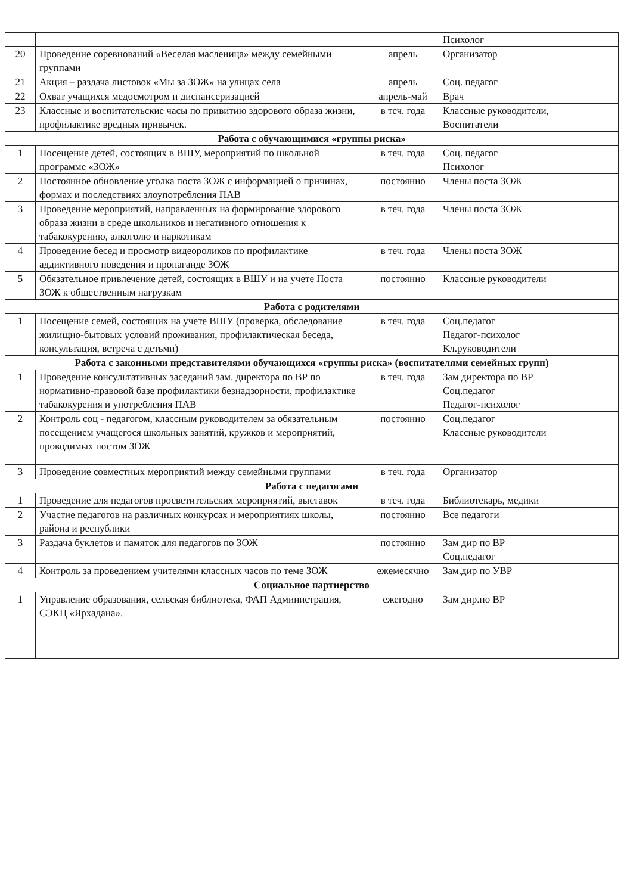| | | | Психолог | |
| 20 | Проведение соревнований «Веселая масленица» между семейными группами | апрель | Организатор | |
| 21 | Акция – раздача листовок «Мы за ЗОЖ» на улицах села | апрель | Соц. педагог | |
| 22 | Охват учащихся медосмотром и диспансеризацией | апрель-май | Врач | |
| 23 | Классные и воспитательские часы по привитию здорового образа жизни, профилактике вредных привычек. | в теч. года | Классные руководители, Воспитатели | |
| Работа с обучающимися «группы риска» | | | | |
| 1 | Посещение детей, состоящих в ВШУ, мероприятий по школьной программе «ЗОЖ» | в теч. года | Соц. педагог Психолог | |
| 2 | Постоянное обновление уголка поста ЗОЖ с информацией о причинах, формах и последствиях злоупотребления ПАВ | постоянно | Члены поста ЗОЖ | |
| 3 | Проведение мероприятий, направленных на формирование здорового образа жизни в среде школьников и негативного отношения к табакокурению, алкоголю и наркотикам | в теч. года | Члены поста ЗОЖ | |
| 4 | Проведение бесед и просмотр видеороликов по профилактике аддиктивного поведения и пропаганде ЗОЖ | в теч. года | Члены поста ЗОЖ | |
| 5 | Обязательное привлечение детей, состоящих в ВШУ и на учете Поста ЗОЖ к общественным нагрузкам | постоянно | Классные руководители | |
| Работа с родителями | | | | |
| 1 | Посещение семей, состоящих на учете ВШУ (проверка, обследование жилищно-бытовых условий проживания, профилактическая беседа, консультация, встреча с детьми) | в теч. года | Соц.педагог Педагог-психолог Кл.руководители | |
| Работа с законными представителями обучающихся «группы риска» (воспитателями семейных групп) | | | | |
| 1 | Проведение консультативных заседаний зам. директора по ВР по нормативно-правовой базе профилактики безнадзорности, профилактике табакокурения и употребления ПАВ | в теч. года | Зам директора по ВР Соц.педагог Педагог-психолог | |
| 2 | Контроль соц - педагогом, классным руководителем за обязательным посещением учащегося школьных занятий, кружков и мероприятий, проводимых постом ЗОЖ | постоянно | Соц.педагог Классные руководители | |
| 3 | Проведение совместных мероприятий между семейными группами | в теч. года | Организатор | |
| Работа с педагогами | | | | |
| 1 | Проведение для педагогов просветительских мероприятий, выставок | в теч. года | Библиотекарь, медики | |
| 2 | Участие педагогов на различных конкурсах и мероприятиях школы, района и республики | постоянно | Все педагоги | |
| 3 | Раздача буклетов и памяток для педагогов по ЗОЖ | постоянно | Зам дир по ВР Соц.педагог | |
| 4 | Контроль за проведением учителями классных часов по теме ЗОЖ | ежемесячно | Зам.дир по УВР | |
| Социальное партнерство | | | | |
| 1 | Управление образования, сельская библиотека, ФАП Администрация, СЭКЦ «Ярхадана». | ежегодно | Зам дир.по ВР | |